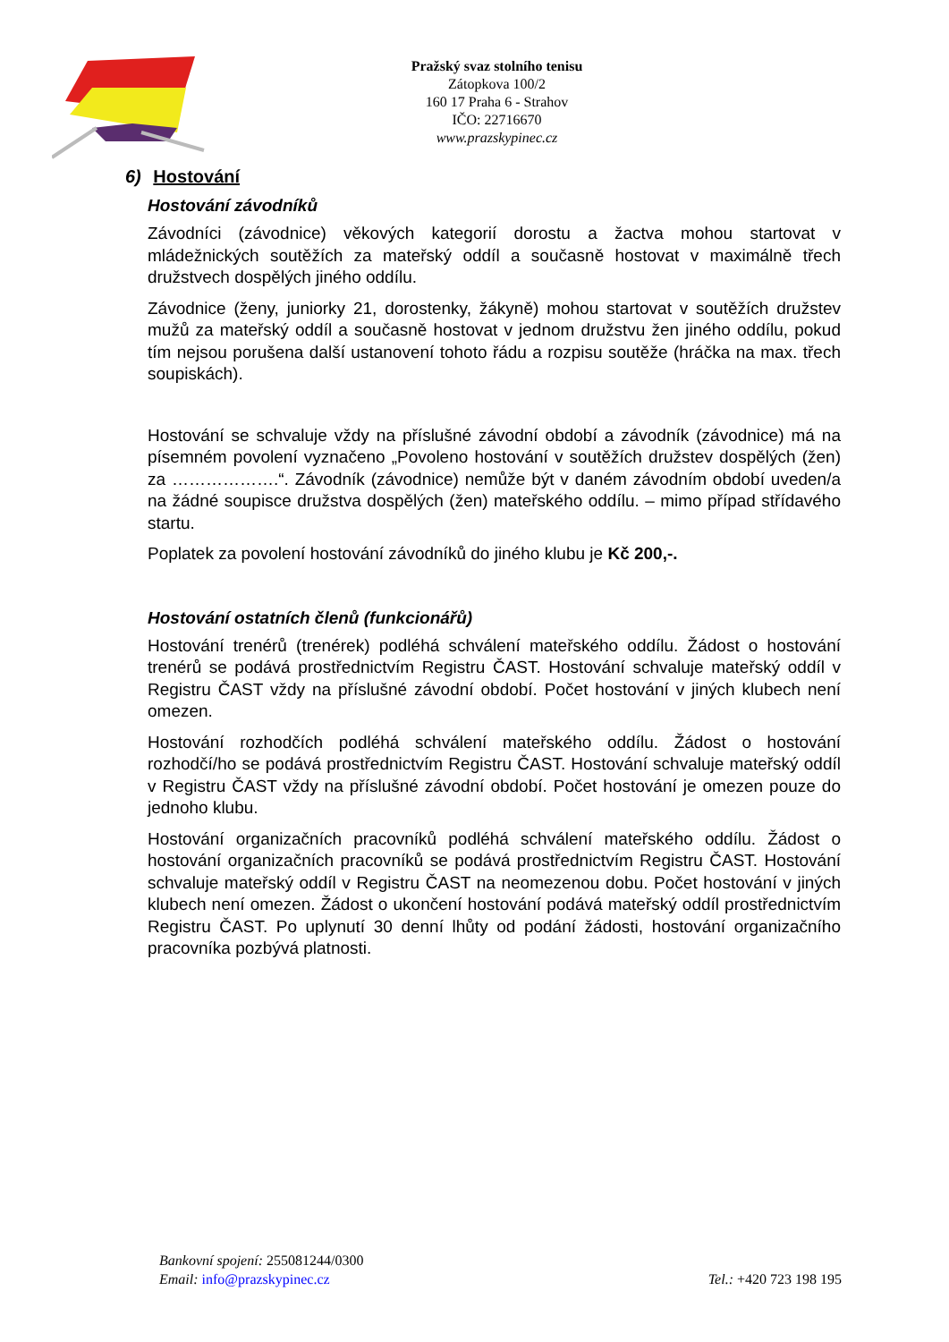Pražský svaz stolního tenisu
Zátopkova 100/2
160 17 Praha 6 - Strahov
IČO: 22716670
www.prazskypinec.cz
6) Hostování
Hostování závodníků
Závodníci (závodnice) věkových kategorií dorostu a žactva mohou startovat v mládežnických soutěžích za mateřský oddíl a současně hostovat v maximálně třech družstvech dospělých jiného oddílu.
Závodnice (ženy, juniorky 21, dorostenky, žákyně) mohou startovat v soutěžích družstev mužů za mateřský oddíl a současně hostovat v jednom družstvu žen jiného oddílu, pokud tím nejsou porušena další ustanovení tohoto řádu a rozpisu soutěže (hráčka na max. třech soupiskách).
Hostování se schvaluje vždy na příslušné závodní období a závodník (závodnice) má na písemném povolení vyznačeno „Povoleno hostování v soutěžích družstev dospělých (žen) za ……………….“. Závodník (závodnice) nemůže být v daném závodním období uveden/a na žádné soupisce družstva dospělých (žen) mateřského oddílu. – mimo případ střídavého startu.
Poplatek za povolení hostování závodníků do jiného klubu je Kč 200,-.
Hostování ostatních členů (funkcionářů)
Hostování trenérů (trenérek) podléhá schválení mateřského oddílu. Žádost o hostování trenérů se podává prostřednictvím Registru ČAST. Hostování schvaluje mateřský oddíl v Registru ČAST vždy na příslušné závodní období. Počet hostování v jiných klubech není omezen.
Hostování rozhodčích podléhá schválení mateřského oddílu. Žádost o hostování rozhodčí/ho se podává prostřednictvím Registru ČAST. Hostování schvaluje mateřský oddíl v Registru ČAST vždy na příslušné závodní období. Počet hostování je omezen pouze do jednoho klubu.
Hostování organizačních pracovníků podléhá schválení mateřského oddílu. Žádost o hostování organizačních pracovníků se podává prostřednictvím Registru ČAST. Hostování schvaluje mateřský oddíl v Registru ČAST na neomezenou dobu. Počet hostování v jiných klubech není omezen. Žádost o ukončení hostování podává mateřský oddíl prostřednictvím Registru ČAST. Po uplynutí 30 denní lhůty od podání žádosti, hostování organizačního pracovníka pozbývá platnosti.
Bankovní spojení: 255081244/0300
Email: info@prazskypinec.cz
Tel.: +420 723 198 195